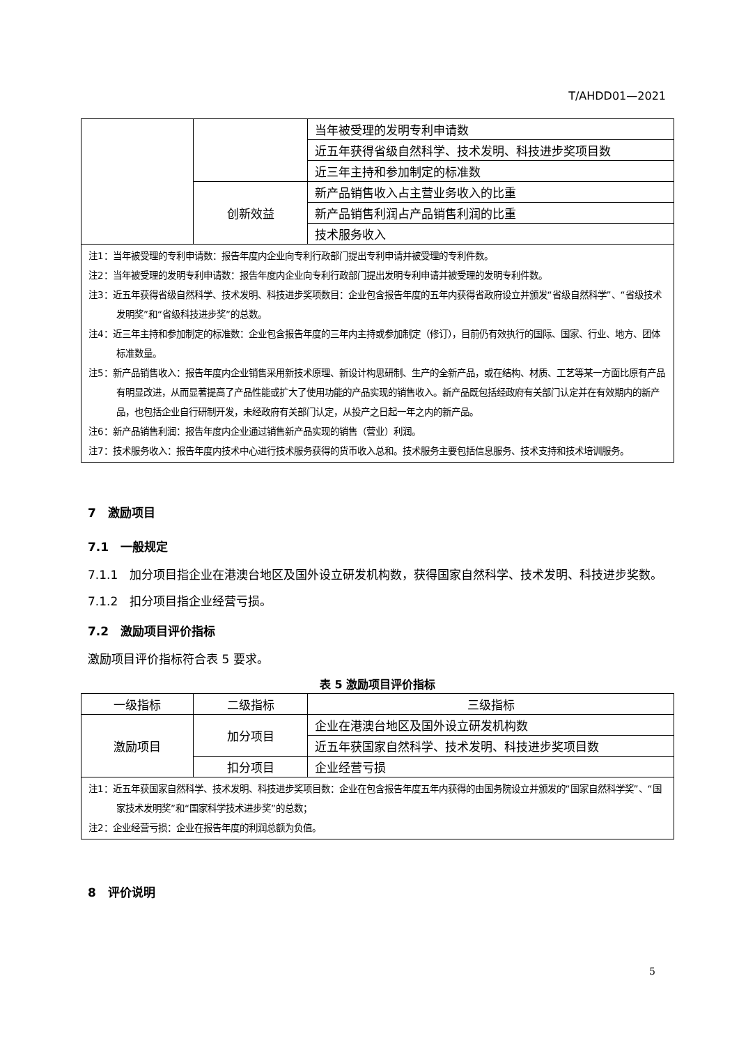T/AHDD01—2021
| | | 当年被受理的发明专利申请数 |
| | | 近五年获得省级自然科学、技术发明、科技进步奖项目数 |
| | | 近三年主持和参加制定的标准数 |
| | 创新效益 | 新产品销售收入占主营业务收入的比重 |
| | | 新产品销售利润占产品销售利润的比重 |
| | | 技术服务收入 |
| 注1：当年被受理的专利申请数：报告年度内企业向专利行政部门提出专利申请并被受理的专利件数。 注2：当年被受理的发明专利申请数：报告年度内企业向专利行政部门提出发明专利申请并被受理的发明专利件数。 注3：近五年获得省级自然科学、技术发明、科技进步奖项数目：企业包含报告年度的五年内获得省政府设立并颁发“省级自然科学”、“省级技术发明奖”和“省级科技进步奖”的总数。 注4：近三年主持和参加制定的标准数：企业包含报告年度的三年内主持或参加制定（修订），目前仍有效执行的国际、国家、行业、地方、团体标准数量。 注5：新产品销售收入：报告年度内企业销售采用新技术原理、新设计构思研制、生产的全新产品，或在结构、材质、工艺等某一方面比原有产品有明显改进，从而显著提高了产品性能或扩大了使用功能的产品实现的销售收入。新产品既包括经政府有关部门认定并在有效期内的新产品，也包括企业自行研制开发，未经政府有关部门认定，从投产之日起一年之内的新产品。 注6：新产品销售利润：报告年度内企业通过销售新产品实现的销售（营业）利润。 注7：技术服务收入：报告年度内技术中心进行技术服务获得的货币收入总和。技术服务主要包括信息服务、技术支持和技术培训服务。 | | |
7　激励项目
7.1　一般规定
7.1.1　加分项目指企业在港澳台地区及国外设立研发机构数，获得国家自然科学、技术发明、科技进步奖数。
7.1.2　扣分项目指企业经营亏损。
7.2　激励项目评价指标
激励项目评价指标符合表 5 要求。
表 5 激励项目评价指标
| 一级指标 | 二级指标 | 三级指标 |
| --- | --- | --- |
| 激励项目 | 加分项目 | 企业在港澳台地区及国外设立研发机构数 |
| | | 近五年获国家自然科学、技术发明、科技进步奖项目数 |
| | 扣分项目 | 企业经营亏损 |
| 注1：近五年获国家自然科学、技术发明、科技进步奖项目数：企业在包含报告年度五年内获得的由国务院设立并颁发的“国家自然科学奖”、“国家技术发明奖”和“国家科学技术进步奖”的总数； 注2：企业经营亏损：企业在报告年度的利润总额为负值。 | | |
8　评价说明
5